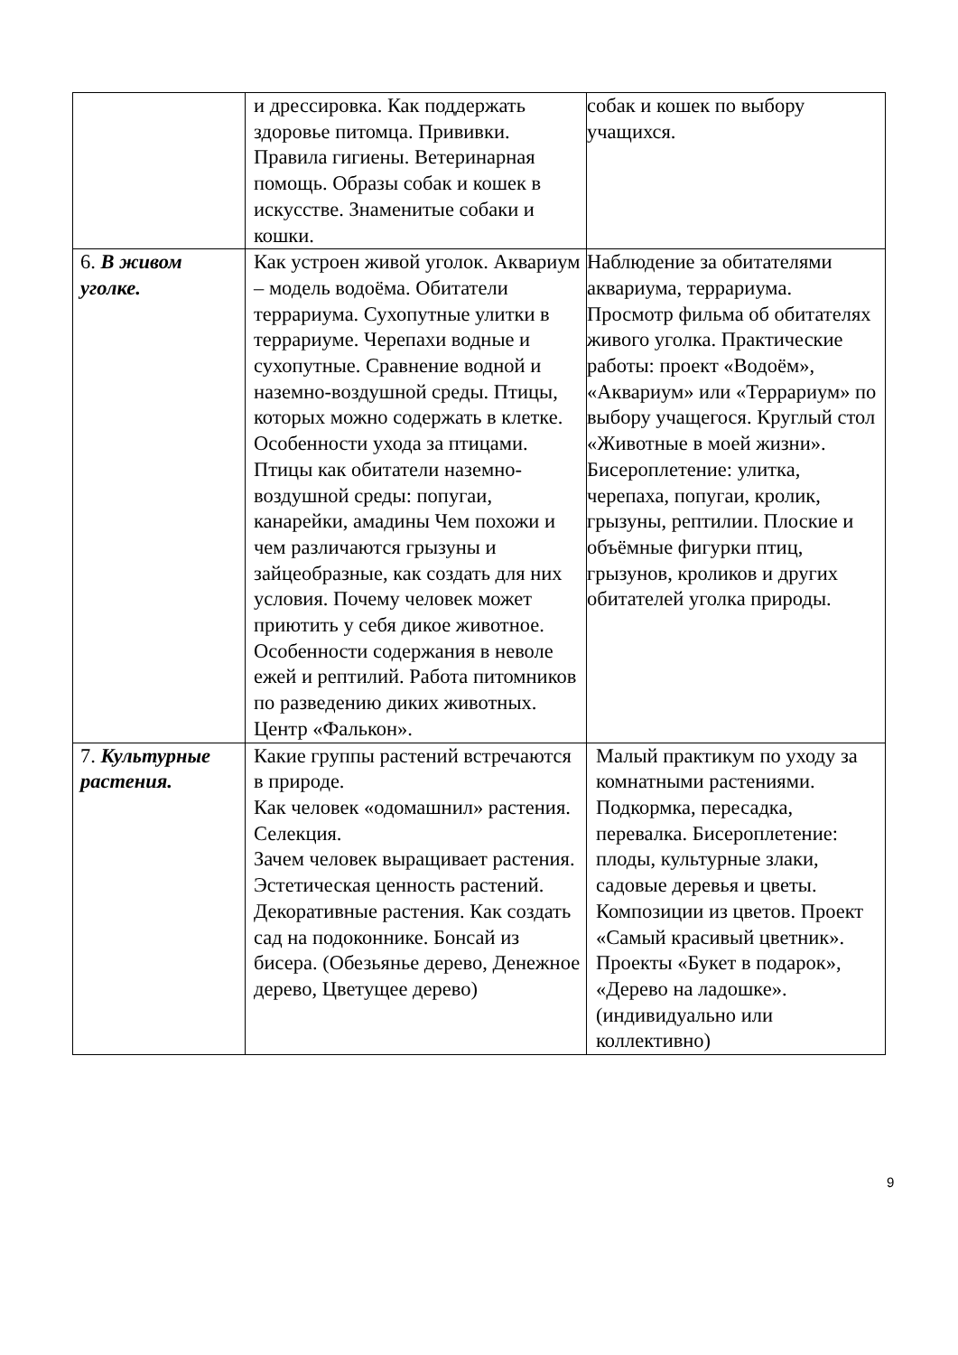| | и дрессировка. Как поддержать здоровье питомца. Прививки. Правила гигиены. Ветеринарная помощь. Образы собак и кошек в искусстве. Знаменитые собаки и кошки. | собак и кошек по выбору учащихся. |
| 6. В живом уголке. | Как устроен живой уголок. Аквариум – модель водоёма. Обитатели террариума. Сухопутные улитки в террариуме. Черепахи водные и сухопутные. Сравнение водной и наземно-воздушной среды. Птицы, которых можно содержать в клетке. Особенности ухода за птицами. Птицы как обитатели наземно-воздушной среды: попугаи, канарейки, амадины Чем похожи и чем различаются грызуны и зайцеобразные, как создать для них условия. Почему человек может приютить у себя дикое животное. Особенности содержания в неволе ежей и рептилий. Работа питомников по разведению диких животных. Центр «Фалькон». | Наблюдение за обитателями аквариума, террариума. Просмотр фильма об обитателях живого уголка. Практические работы: проект «Водоём», «Аквариум» или «Террариум» по выбору учащегося. Круглый стол «Животные в моей жизни». Бисероплетение: улитка, черепаха, попугаи, кролик, грызуны, рептилии. Плоские и объёмные фигурки птиц, грызунов, кроликов и других обитателей уголка природы. |
| 7. Культурные растения. | Какие группы растений встречаются в природе. Как человек «одомашнил» растения. Селекция. Зачем человек выращивает растения. Эстетическая ценность растений. Декоративные растения. Как создать сад на подоконнике. Бонсай из бисера. (Обезьянье дерево, Денежное дерево, Цветущее дерево) | Малый практикум по уходу за комнатными растениями. Подкормка, пересадка, перевалка. Бисероплетение: плоды, культурные злаки, садовые деревья и цветы. Композиции из цветов. Проект «Самый красивый цветник». Проекты «Букет в подарок», «Дерево на ладошке». (индивидуально или коллективно) |
9